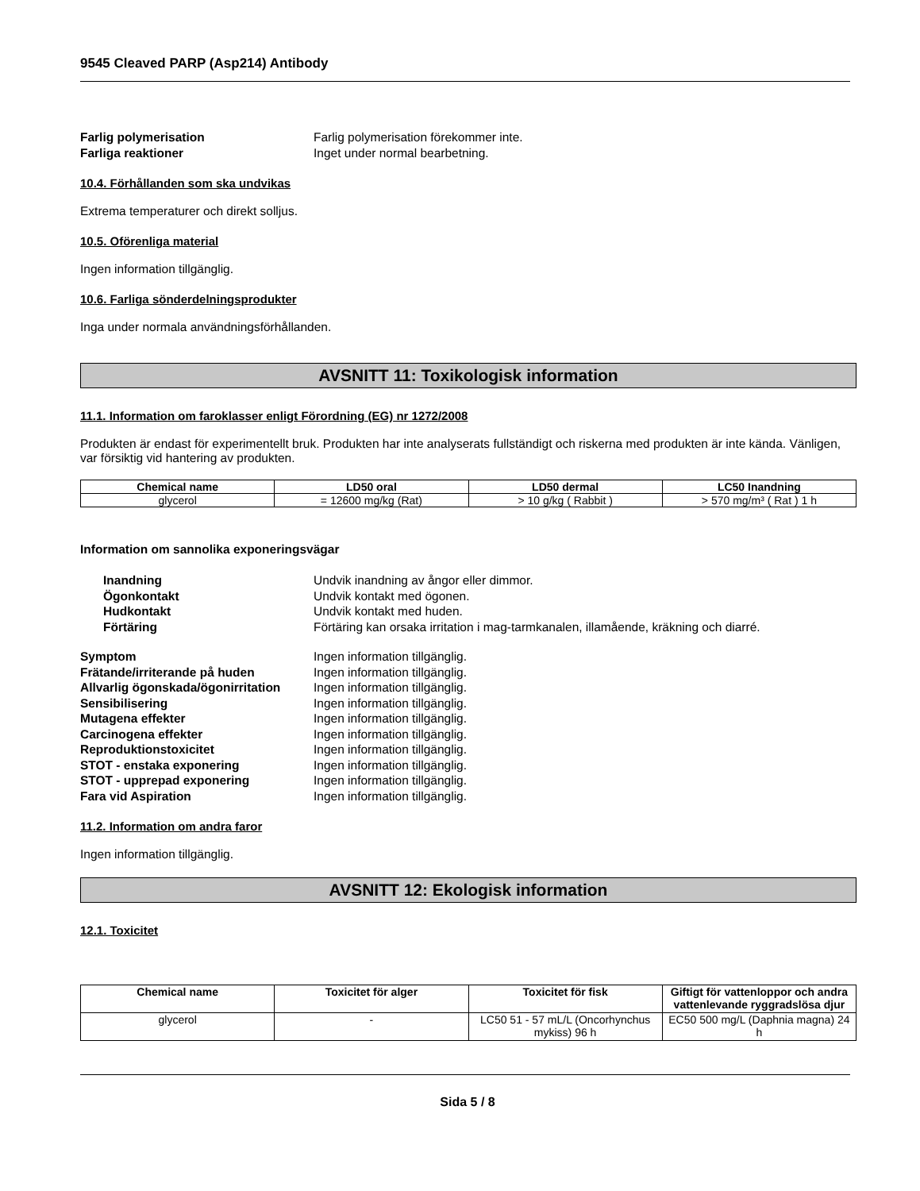9545 Cleaved PARP (Asp214) Antibody
Farlig polymerisation Farlig polymerisation förekommer inte. Farliga reaktioner Inget under normal bearbetning.
10.4. Förhållanden som ska undvikas
Extrema temperaturer och direkt solljus.
10.5. Oförenliga material
Ingen information tillgänglig.
10.6. Farliga sönderdelningsprodukter
Inga under normala användningsförhållanden.
AVSNITT 11: Toxikologisk information
11.1. Information om faroklasser enligt Förordning (EG) nr 1272/2008
Produkten är endast för experimentellt bruk. Produkten har inte analyserats fullständigt och riskerna med produkten är inte kända. Vänligen, var försiktig vid hantering av produkten.
| Chemical name | LD50 oral | LD50 dermal | LC50 Inandning |
| --- | --- | --- | --- |
| glycerol | = 12600 mg/kg (Rat) | > 10 g/kg ( Rabbit ) | > 570 mg/m³ ( Rat ) 1 h |
Information om sannolika exponeringsvägar
Inandning Undvik inandning av ångor eller dimmor. Ögonkontakt Undvik kontakt med ögonen. Hudkontakt Undvik kontakt med huden. Förtäring Förtäring kan orsaka irritation i mag-tarmkanalen, illamående, kräkning och diarré.
Symptom Ingen information tillgänglig. Frätande/irriterande på huden Ingen information tillgänglig. Allvarlig ögonskada/ögonirritation Ingen information tillgänglig. Sensibilisering Ingen information tillgänglig. Mutagena effekter Ingen information tillgänglig. Carcinogena effekter Ingen information tillgänglig. Reproduktionstoxicitet Ingen information tillgänglig. STOT - enstaka exponering Ingen information tillgänglig. STOT - upprepad exponering Ingen information tillgänglig. Fara vid Aspiration Ingen information tillgänglig.
11.2. Information om andra faror
Ingen information tillgänglig.
AVSNITT 12: Ekologisk information
12.1. Toxicitet
| Chemical name | Toxicitet för alger | Toxicitet för fisk | Giftigt för vattenloppor och andra vattenlevande ryggradslösa djur |
| --- | --- | --- | --- |
| glycerol | - | LC50 51 - 57 mL/L (Oncorhynchus mykiss) 96 h | EC50 500 mg/L (Daphnia magna) 24 h |
Sida 5 / 8